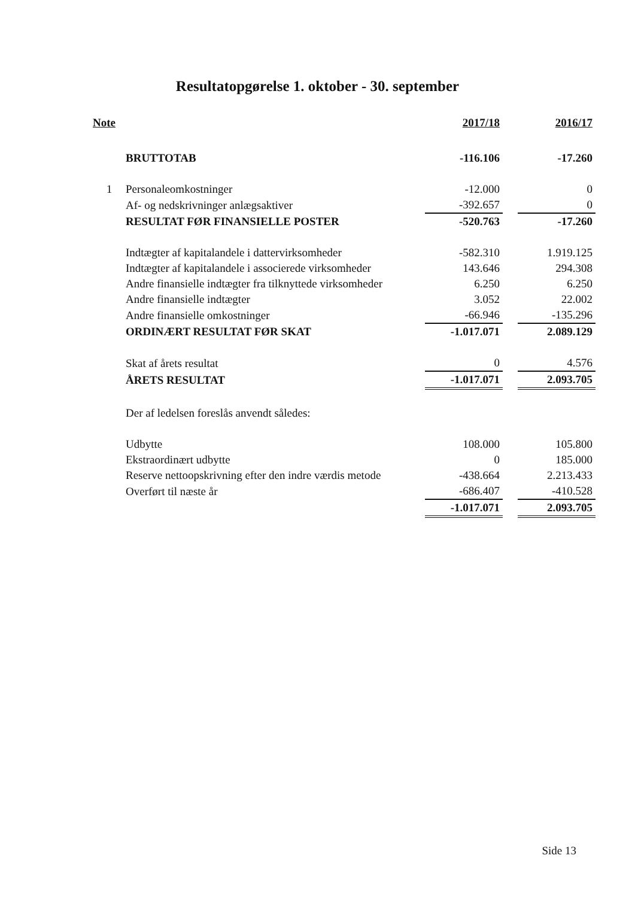Resultatopgørelse 1. oktober - 30. september
| Note | | 2017/18 | | 2016/17 |
| --- | --- | --- | --- | --- |
| | BRUTTOTAB | -116.106 | | -17.260 |
| 1 | Personaleomkostninger | -12.000 | | 0 |
| | Af- og nedskrivninger anlægsaktiver | -392.657 | | 0 |
| | RESULTAT FØR FINANSIELLE POSTER | -520.763 | | -17.260 |
| | Indtægter af kapitalandele i dattervirksomheder | -582.310 | | 1.919.125 |
| | Indtægter af kapitalandele i associerede virksomheder | 143.646 | | 294.308 |
| | Andre finansielle indtægter fra tilknyttede virksomheder | 6.250 | | 6.250 |
| | Andre finansielle indtægter | 3.052 | | 22.002 |
| | Andre finansielle omkostninger | -66.946 | | -135.296 |
| | ORDINÆRT RESULTAT FØR SKAT | -1.017.071 | | 2.089.129 |
| | Skat af årets resultat | 0 | | 4.576 |
| | ÅRETS RESULTAT | -1.017.071 | | 2.093.705 |
| | Der af ledelsen foreslås anvendt således: | | | |
| | Udbytte | 108.000 | | 105.800 |
| | Ekstraordinært udbytte | 0 | | 185.000 |
| | Reserve nettoopskrivning efter den indre værdis metode | -438.664 | | 2.213.433 |
| | Overført til næste år | -686.407 | | -410.528 |
| | | -1.017.071 | | 2.093.705 |
Side 13